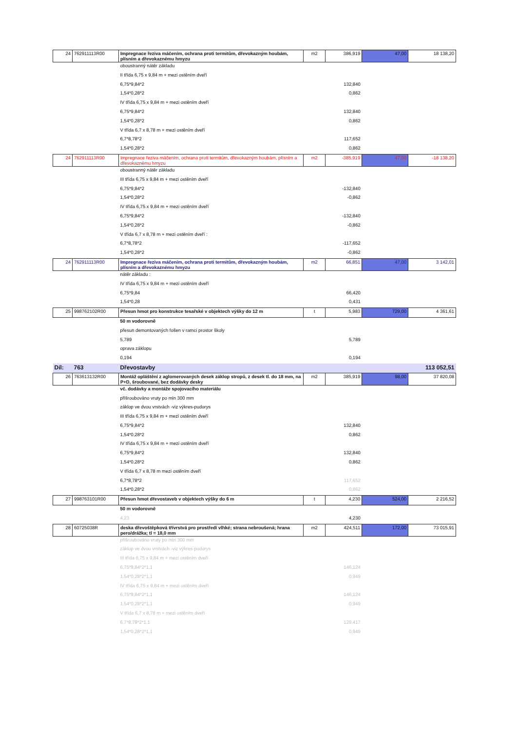| 24 | 762911113R00 | Impregnace řeziva máčením, ochrana proti termitům, dřevokazným houbám, plísním a dřevokaznému hmyzu | m2 | 386,919 | 47,00 | 18 138,20 |
| | | oboustranný nátěr základu | | | | |
| | | II třída 6,75 x 9,84 m + mezi ostěním dveří | | | | |
| | | 6,75*9,84*2 | | 132,840 | | |
| | | 1,54*0,28*2 | | 0,862 | | |
| | | IV třída 6,75 x 9,84 m + mezi ostěním dveří | | | | |
| | | 6,75*9,84*2 | | 132,840 | | |
| | | 1,54*0,28*2 | | 0,862 | | |
| | | V třída 6,7 x 8,78 m + mezi ostěním dveří | | | | |
| | | 6,7*8,78*2 | | 117,652 | | |
| | | 1,54*0,28*2 | | 0,862 | | |
| 24 | 762911113R00 | Impregnace řeziva máčením, ochrana proti termitům, dřevokazným houbám, plísním a dřevokaznému hmyzu | m2 | -385,919 | 47,00 | -18 138,20 |
| | | oboustranný nátěr základu | | | | |
| | | III třída 6,75 x 9,84 m + mezi ostěním dveří | | | | |
| | | 6,75*9,84*2 | | -132,840 | | |
| | | 1,54*0,28*2 | | -0,862 | | |
| | | IV třída 6,75 x 9,84 m + mezi ostěním dveří | | | | |
| | | 6,75*9,84*2 | | -132,840 | | |
| | | 1,54*0,28*2 | | -0,862 | | |
| | | V třída 6,7 x 8,78 m + mezi ostěním dveří : | | | | |
| | | 6,7*8,78*2 | | -117,652 | | |
| | | 1,54*0,28*2 | | -0,862 | | |
| 24 | 762911113R00 | Impregnace řeziva máčením, ochrana proti termitům, dřevokazným houbám, plísním a dřevokaznému hmyzu | m2 | 66,851 | 47,00 | 3 142,01 |
| | | nátěr základu : | | | | |
| | | IV třída 6,75 x 9,84 m + mezi ostěním dveří | | | | |
| | | 6,75*9,84 | | 66,420 | | |
| | | 1,54*0,28 | | 0,431 | | |
| 25 | 998762102R00 | Přesun hmot pro konstrukce tesařské v objektech výšky do 12 m | t | 5,983 | 729,00 | 4 361,61 |
| | | 50 m vodorovně | | | | |
| | | přesun demontovaných fošen v ramci prostor školy | | | | |
| | | 5,789 | | 5,789 | | |
| | | oprava záklopu | | | | |
| | | 0,194 | | 0,194 | | |
| Díl: | 763 | Dřevostavby | | | | 113 052,51 |
| 26 | 763613132R00 | Montáž opláštění z aglomerovaných desek záklop stropů, z desek tl. do 18 mm, na P+D, šroubované, bez dodávky desky | m2 | 385,919 | 98,00 | 37 820,08 |
| | | vč. dodávky a montáže spojovacího materiálu | | | | |
| | | přišroubováno vruty po min 300 mm | | | | |
| | | záklop ve dvou vrstvách -viz výkres-pudorys | | | | |
| | | III třída 6,75 x 9,84 m + mezi ostěním dveří | | | | |
| | | 6,75*9,84*2 | | 132,840 | | |
| | | 1,54*0,28*2 | | 0,862 | | |
| | | IV třída 6,75 x 9,84 m + mezi ostěním dveří | | | | |
| | | 6,75*9,84*2 | | 132,840 | | |
| | | 1,54*0,28*2 | | 0,862 | | |
| | | V třída 6,7 x 8,78 m mezi ostěním dveří | | | | |
| | | 6,7*8,78*2 | | 117,652 | | |
| | | 1,54*0,28*2 | | 0,862 | | |
| 27 | 998763101R00 | Přesun hmot dřevostaveb v objektech výšky do 6 m | t | 4,230 | 524,00 | 2 216,52 |
| | | 50 m vodorovně | | | | |
| | | 4,23 | | 4,230 | | |
| 28 | 60725038R | deska dřevoštěpková třívrstvá pro prostředí vlhké; strana nebroušená; hrana pero/drážka; tl = 18,0 mm | m2 | 424,511 | 172,00 | 73 015,91 |
| | | přišroubováno vruty po min 300 mm | | | | |
| | | záklop ve dvou vrstvách -viz výkres-pudorys | | | | |
| | | III třída 6,75 x 9,84 m + mezi ostěním dveří | | | | |
| | | 6,75*9,84*2*1,1 | | 146,124 | | |
| | | 1,54*0,28*2*1,1 | | 0,949 | | |
| | | IV třída 6,75 x 9,84 m + mezi ostěním dveří | | | | |
| | | 6,75*9,84*2*1,1 | | 146,124 | | |
| | | 1,54*0,28*2*1,1 | | 0,949 | | |
| | | V třída 6,7 x 8,78 m + mezi ostěním dveří | | | | |
| | | 6,7*8,78*2*1,1 | | 129,417 | | |
| | | 1,54*0,28*2*1,1 | | 0,949 | | |